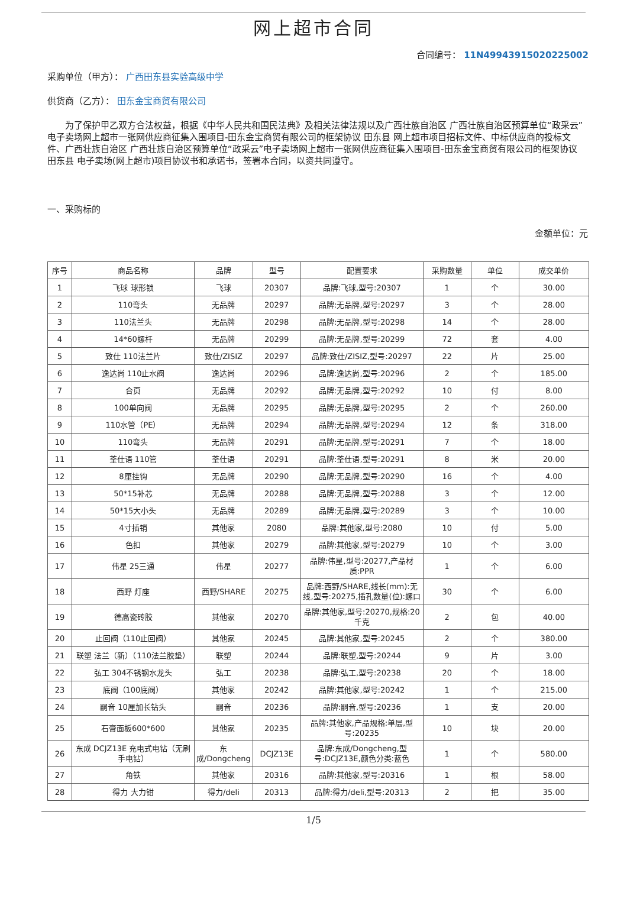网上超市合同
合同编号： 11N49943915020225002
采购单位（甲方）： 广西田东县实验高级中学
供货商（乙方）： 田东金宝商贸有限公司
为了保护甲乙双方合法权益，根据《中华人民共和国民法典》及相关法律法规以及广西壮族自治区 广西壮族自治区预算单位“政采云”电子卖场网上超市一张网供应商征集入围项目-田东金宝商贸有限公司的框架协议 田东县 网上超市项目招标文件、中标供应商的投标文件、广西壮族自治区 广西壮族自治区预算单位“政采云”电子卖场网上超市一张网供应商征集入围项目-田东金宝商贸有限公司的框架协议 田东县 电子卖场(网上超市)项目协议书和承诺书，签署本合同，以资共同遵守。
一、采购标的
金额单位：元
| 序号 | 商品名称 | 品牌 | 型号 | 配置要求 | 采购数量 | 单位 | 成交单价 |
| --- | --- | --- | --- | --- | --- | --- | --- |
| 1 | 飞球 球形锁 | 飞球 | 20307 | 品牌:飞球,型号:20307 | 1 | 个 | 30.00 |
| 2 | 110弯头 | 无品牌 | 20297 | 品牌:无品牌,型号:20297 | 3 | 个 | 28.00 |
| 3 | 110法兰头 | 无品牌 | 20298 | 品牌:无品牌,型号:20298 | 14 | 个 | 28.00 |
| 4 | 14*60螺杆 | 无品牌 | 20299 | 品牌:无品牌,型号:20299 | 72 | 套 | 4.00 |
| 5 | 致仕 110法兰片 | 致仕/ZISIZ | 20297 | 品牌:致仕/ZISIZ,型号:20297 | 22 | 片 | 25.00 |
| 6 | 逸达尚 110止水阀 | 逸达尚 | 20296 | 品牌:逸达尚,型号:20296 | 2 | 个 | 185.00 |
| 7 | 合页 | 无品牌 | 20292 | 品牌:无品牌,型号:20292 | 10 | 付 | 8.00 |
| 8 | 100单向阀 | 无品牌 | 20295 | 品牌:无品牌,型号:20295 | 2 | 个 | 260.00 |
| 9 | 110水管（PE） | 无品牌 | 20294 | 品牌:无品牌,型号:20294 | 12 | 条 | 318.00 |
| 10 | 110弯头 | 无品牌 | 20291 | 品牌:无品牌,型号:20291 | 7 | 个 | 18.00 |
| 11 | 荃仕语 110管 | 荃仕语 | 20291 | 品牌:荃仕语,型号:20291 | 8 | 米 | 20.00 |
| 12 | 8厘挂钩 | 无品牌 | 20290 | 品牌:无品牌,型号:20290 | 16 | 个 | 4.00 |
| 13 | 50*15补芯 | 无品牌 | 20288 | 品牌:无品牌,型号:20288 | 3 | 个 | 12.00 |
| 14 | 50*15大小头 | 无品牌 | 20289 | 品牌:无品牌,型号:20289 | 3 | 个 | 10.00 |
| 15 | 4寸插销 | 其他家 | 2080 | 品牌:其他家,型号:2080 | 10 | 付 | 5.00 |
| 16 | 色扣 | 其他家 | 20279 | 品牌:其他家,型号:20279 | 10 | 个 | 3.00 |
| 17 | 伟星 25三通 | 伟星 | 20277 | 品牌:伟星,型号:20277,产品材质:PPR | 1 | 个 | 6.00 |
| 18 | 西野 灯座 | 西野/SHARE | 20275 | 品牌:西野/SHARE,线长(mm):无线,型号:20275,插孔数量(位):螺口 | 30 | 个 | 6.00 |
| 19 | 德高瓷砖胶 | 其他家 | 20270 | 品牌:其他家,型号:20270,规格:20千克 | 2 | 包 | 40.00 |
| 20 | 止回阀（110止回阀） | 其他家 | 20245 | 品牌:其他家,型号:20245 | 2 | 个 | 380.00 |
| 21 | 联塑 法兰（新）（110法兰胶垫） | 联塑 | 20244 | 品牌:联塑,型号:20244 | 9 | 片 | 3.00 |
| 22 | 弘工 304不锈钢水龙头 | 弘工 | 20238 | 品牌:弘工,型号:20238 | 20 | 个 | 18.00 |
| 23 | 底阀（100底阀） | 其他家 | 20242 | 品牌:其他家,型号:20242 | 1 | 个 | 215.00 |
| 24 | 嗣音 10厘加长钻头 | 嗣音 | 20236 | 品牌:嗣音,型号:20236 | 1 | 支 | 20.00 |
| 25 | 石膏面板600*600 | 其他家 | 20235 | 品牌:其他家,产品规格:单层,型号:20235 | 10 | 块 | 20.00 |
| 26 | 东成 DCJZ13E 充电式电钻（无刷手电钻） | 东成/Dongcheng | DCJZ13E | 品牌:东成/Dongcheng,型号:DCJZ13E,颜色分类:蓝色 | 1 | 个 | 580.00 |
| 27 | 角铁 | 其他家 | 20316 | 品牌:其他家,型号:20316 | 1 | 根 | 58.00 |
| 28 | 得力 大力钳 | 得力/deli | 20313 | 品牌:得力/deli,型号:20313 | 2 | 把 | 35.00 |
1/5